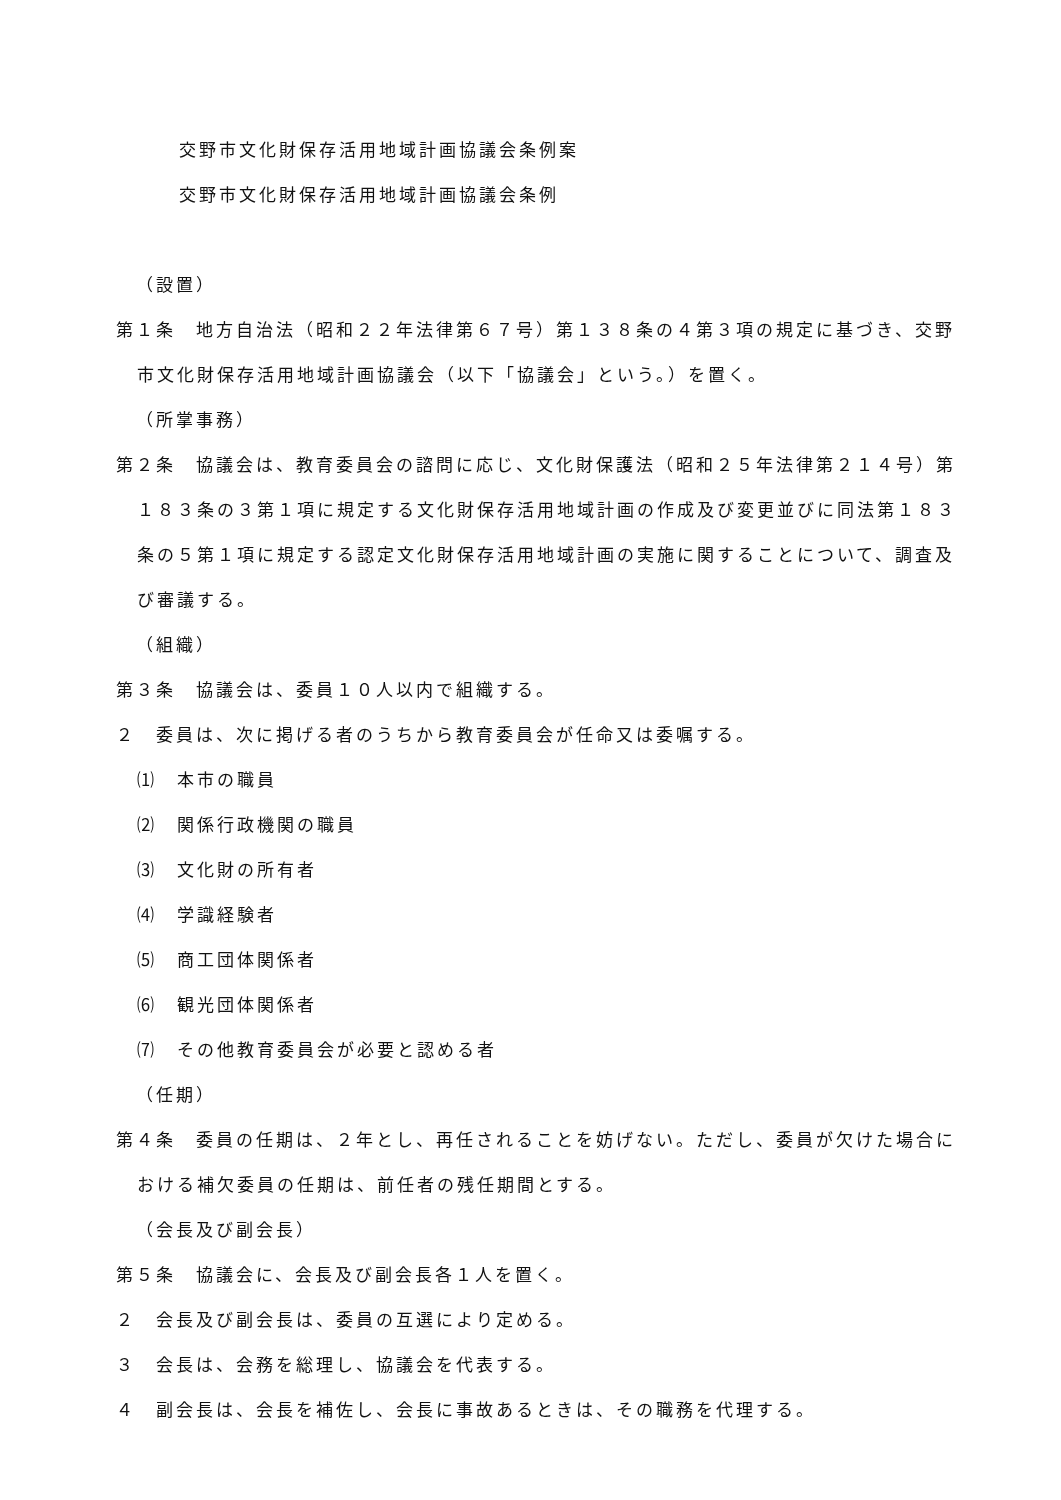交野市文化財保存活用地域計画協議会条例案
交野市文化財保存活用地域計画協議会条例
（設置）
第１条　地方自治法（昭和２２年法律第６７号）第１３８条の４第３項の規定に基づき、交野市文化財保存活用地域計画協議会（以下「協議会」という。）を置く。
（所掌事務）
第２条　協議会は、教育委員会の諮問に応じ、文化財保護法（昭和２５年法律第２１４号）第１８３条の３第１項に規定する文化財保存活用地域計画の作成及び変更並びに同法第１８３条の５第１項に規定する認定文化財保存活用地域計画の実施に関することについて、調査及び審議する。
（組織）
第３条　協議会は、委員１０人以内で組織する。
２　委員は、次に掲げる者のうちから教育委員会が任命又は委嘱する。
⑴　本市の職員
⑵　関係行政機関の職員
⑶　文化財の所有者
⑷　学識経験者
⑸　商工団体関係者
⑹　観光団体関係者
⑺　その他教育委員会が必要と認める者
（任期）
第４条　委員の任期は、２年とし、再任されることを妨げない。ただし、委員が欠けた場合における補欠委員の任期は、前任者の残任期間とする。
（会長及び副会長）
第５条　協議会に、会長及び副会長各１人を置く。
２　会長及び副会長は、委員の互選により定める。
３　会長は、会務を総理し、協議会を代表する。
４　副会長は、会長を補佐し、会長に事故あるときは、その職務を代理する。